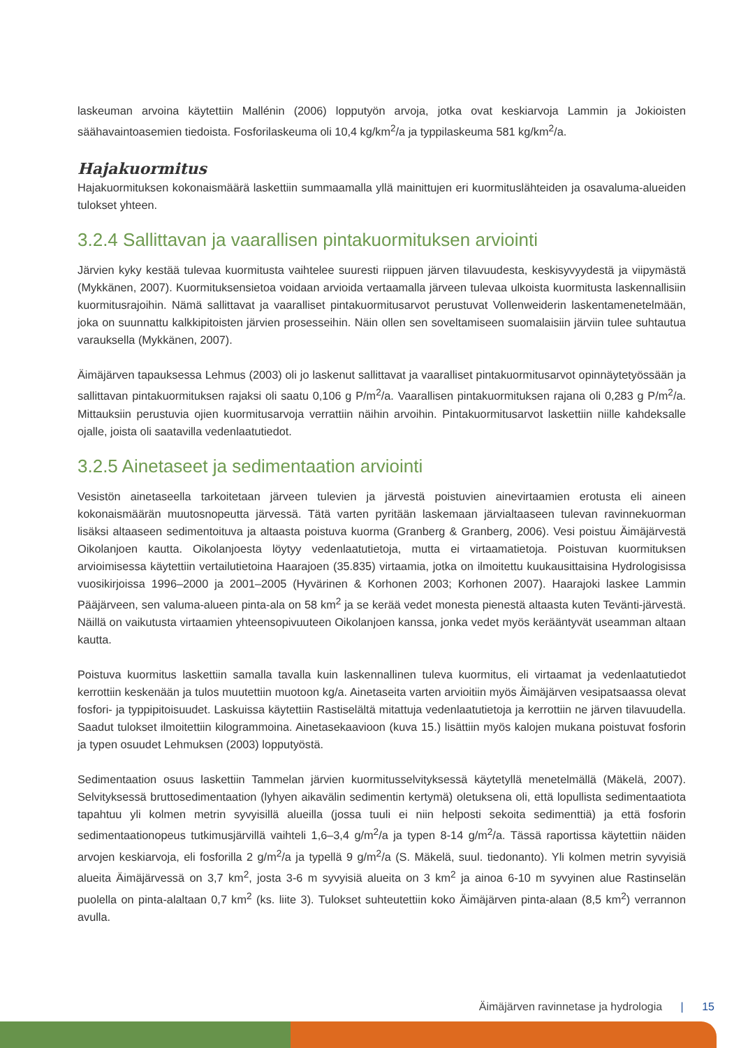laskeuman arvoina käytettiin Mallénin (2006) lopputyön arvoja, jotka ovat keskiarvoja Lammin ja Jokioisten säähavaintoasemien tiedoista. Fosforilaskeuma oli 10,4 kg/km<sup>2</sup>/a ja typpilaskeuma 581 kg/km<sup>2</sup>/a.
Hajakuormitus
Hajakuormituksen kokonaismäärä laskettiin summaamalla yllä mainittujen eri kuormituslähteiden ja osavaluma-alueiden tulokset yhteen.
3.2.4 Sallittavan ja vaarallisen pintakuormituksen arviointi
Järvien kyky kestää tulevaa kuormitusta vaihtelee suuresti riippuen järven tilavuudesta, keskisyvyydestä ja viipymästä (Mykkänen, 2007). Kuormituksensietoa voidaan arvioida vertaamalla järveen tulevaa ulkoista kuormitusta laskennallisiin kuormitusrajoihin. Nämä sallittavat ja vaaralliset pintakuormitusarvot perustuvat Vollenweiderin laskentamenetelmään, joka on suunnattu kalkkipitoisten järvien prosesseihin. Näin ollen sen soveltamiseen suomalaisiin järviin tulee suhtautua varauksella (Mykkänen, 2007).
Äimäjärven tapauksessa Lehmus (2003) oli jo laskenut sallittavat ja vaaralliset pintakuormitusarvot opinnäytetyössään ja sallittavan pintakuormituksen rajaksi oli saatu 0,106 g P/m<sup>2</sup>/a. Vaarallisen pintakuormituksen rajana oli 0,283 g P/m<sup>2</sup>/a. Mittauksiin perustuvia ojien kuormitusarvoja verrattiin näihin arvoihin. Pintakuormitusarvot laskettiin niille kahdeksalle ojalle, joista oli saatavilla vedenlaatutiedot.
3.2.5 Ainetaseet ja sedimentaation arviointi
Vesistön ainetaseella tarkoitetaan järveen tulevien ja järvestä poistuvien ainevirtaamien erotusta eli aineen kokonaismäärän muutosnopeutta järvessä. Tätä varten pyritään laskemaan järvialtaaseen tulevan ravinnekuorman lisäksi altaaseen sedimentoituva ja altaasta poistuva kuorma (Granberg & Granberg, 2006). Vesi poistuu Äimäjärvestä Oikolanjoen kautta. Oikolanjoesta löytyy vedenlaatutietoja, mutta ei virtaamatietoja. Poistuvan kuormituksen arvioimisessa käytettiin vertailutietoina Haarajoen (35.835) virtaamia, jotka on ilmoitettu kuukausittaisina Hydrologisissa vuosikirjoissa 1996–2000 ja 2001–2005 (Hyvärinen & Korhonen 2003; Korhonen 2007). Haarajoki laskee Lammin Pääjärveen, sen valuma-alueen pinta-ala on 58 km<sup>2</sup> ja se kerää vedet monesta pienestä altaasta kuten Tevänti-järvestä. Näillä on vaikutusta virtaamien yhteensopivuuteen Oikolanjoen kanssa, jonka vedet myös kerääntyvät useamman altaan kautta.
Poistuva kuormitus laskettiin samalla tavalla kuin laskennallinen tuleva kuormitus, eli virtaamat ja vedenlaatutiedot kerrottiin keskenään ja tulos muutettiin muotoon kg/a. Ainetaseita varten arvioitiin myös Äimäjärven vesipatsaassa olevat fosfori- ja typpipitoisuudet. Laskuissa käytettiin Rastiselältä mitattuja vedenlaatutietoja ja kerrottiin ne järven tilavuudella. Saadut tulokset ilmoitettiin kilogrammoina. Ainetasekaavioon (kuva 15.) lisättiin myös kalojen mukana poistuvat fosforin ja typen osuudet Lehmuksen (2003) lopputyöstä.
Sedimentaation osuus laskettiin Tammelan järvien kuormitusselvityksessä käytetyllä menetelmällä (Mäkelä, 2007). Selvityksessä bruttosedimentaation (lyhyen aikavälin sedimentin kertymä) oletuksena oli, että lopullista sedimentaatiota tapahtuu yli kolmen metrin syvyisillä alueilla (jossa tuuli ei niin helposti sekoita sedimenttiä) ja että fosforin sedimentaationopeus tutkimusjärvillä vaihteli 1,6–3,4 g/m<sup>2</sup>/a ja typen 8-14 g/m<sup>2</sup>/a. Tässä raportissa käytettiin näiden arvojen keskiarvoja, eli fosforilla 2 g/m<sup>2</sup>/a ja typellä 9 g/m<sup>2</sup>/a (S. Mäkelä, suul. tiedonanto). Yli kolmen metrin syvyisiä alueita Äimäjärvessä on 3,7 km<sup>2</sup>, josta 3-6 m syvyisiä alueita on 3 km<sup>2</sup> ja ainoa 6-10 m syvyinen alue Rastinselän puolella on pinta-alaltaan 0,7 km<sup>2</sup> (ks. liite 3). Tulokset suhteutettiin koko Äimäjärven pinta-alaan (8,5 km<sup>2</sup>) verrannon avulla.
Äimäjärven ravinnetase ja hydrologia | 15